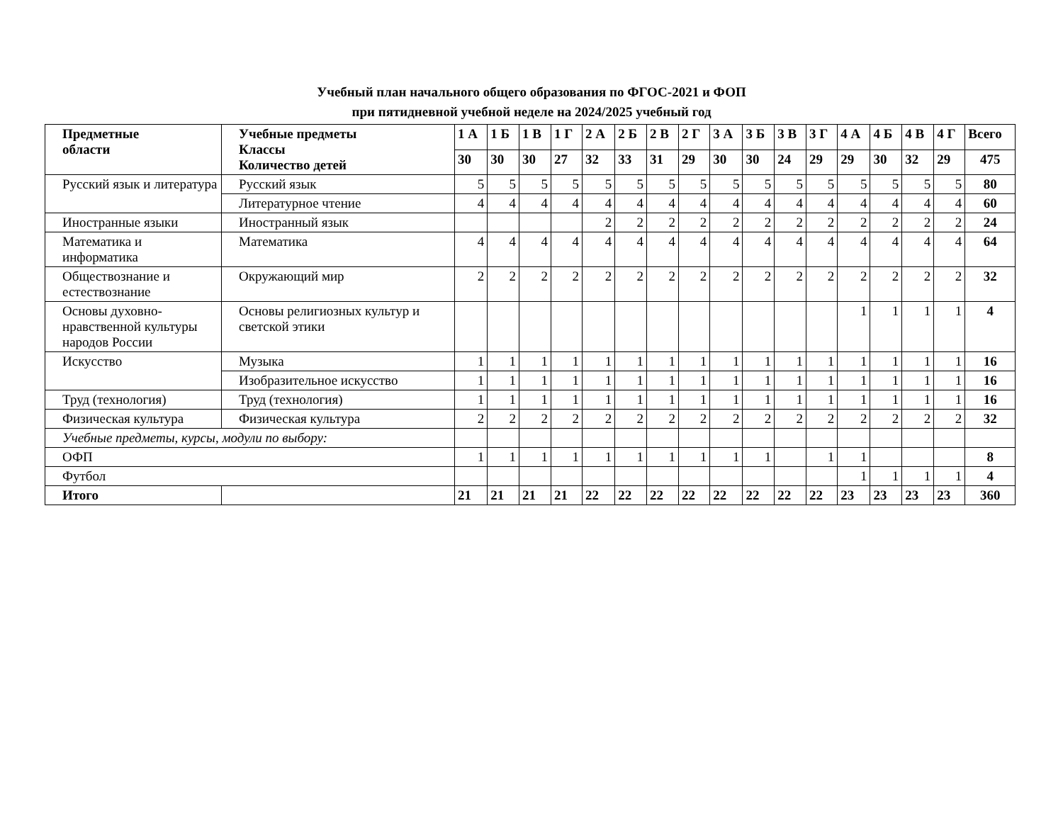Учебный план начального общего образования по ФГОС-2021 и ФОП
при пятидневной учебной неделе на 2024/2025 учебный год
| Предметные области | Учебные предметы Классы Количество детей | 1 А | 1 Б | 1 В | 1 Г | 2 А | 2 Б | 2 В | 2 Г | 3 А | 3 Б | 3 В | 3 Г | 4 А | 4 Б | 4 В | 4 Г | Всего |
| --- | --- | --- | --- | --- | --- | --- | --- | --- | --- | --- | --- | --- | --- | --- | --- | --- | --- | --- |
| | | 30 | 30 | 30 | 27 | 32 | 33 | 31 | 29 | 30 | 30 | 24 | 29 | 29 | 30 | 32 | 29 | 475 |
| Русский язык и литература | Русский язык | 5 | 5 | 5 | 5 | 5 | 5 | 5 | 5 | 5 | 5 | 5 | 5 | 5 | 5 | 5 | 5 | 80 |
| | Литературное чтение | 4 | 4 | 4 | 4 | 4 | 4 | 4 | 4 | 4 | 4 | 4 | 4 | 4 | 4 | 4 | 4 | 60 |
| Иностранные языки | Иностранный язык | | | | | 2 | 2 | 2 | 2 | 2 | 2 | 2 | 2 | 2 | 2 | 2 | 2 | 24 |
| Математика и информатика | Математика | 4 | 4 | 4 | 4 | 4 | 4 | 4 | 4 | 4 | 4 | 4 | 4 | 4 | 4 | 4 | 4 | 64 |
| Обществознание и естествознание | Окружающий мир | 2 | 2 | 2 | 2 | 2 | 2 | 2 | 2 | 2 | 2 | 2 | 2 | 2 | 2 | 2 | 2 | 32 |
| Основы духовно-нравственной культуры народов России | Основы религиозных культур и светской этики | | | | | | | | | | | | | 1 | 1 | 1 | 1 | 4 |
| Искусство | Музыка | 1 | 1 | 1 | 1 | 1 | 1 | 1 | 1 | 1 | 1 | 1 | 1 | 1 | 1 | 1 | 1 | 16 |
| | Изобразительное искусство | 1 | 1 | 1 | 1 | 1 | 1 | 1 | 1 | 1 | 1 | 1 | 1 | 1 | 1 | 1 | 1 | 16 |
| Труд (технология) | Труд (технология) | 1 | 1 | 1 | 1 | 1 | 1 | 1 | 1 | 1 | 1 | 1 | 1 | 1 | 1 | 1 | 1 | 16 |
| Физическая культура | Физическая культура | 2 | 2 | 2 | 2 | 2 | 2 | 2 | 2 | 2 | 2 | 2 | 2 | 2 | 2 | 2 | 2 | 32 |
| Учебные предметы, курсы, модули по выбору: | | | | | | | | | | | | | | | | | | |
| ОФП | | 1 | 1 | 1 | 1 | 1 | 1 | 1 | 1 | 1 | 1 | | 1 | 1 | | | | 8 |
| Футбол | | | | | | | | | | | | | | 1 | 1 | 1 | 1 | 4 |
| Итого | | 21 | 21 | 21 | 21 | 22 | 22 | 22 | 22 | 22 | 22 | 22 | 22 | 23 | 23 | 23 | 23 | 360 |